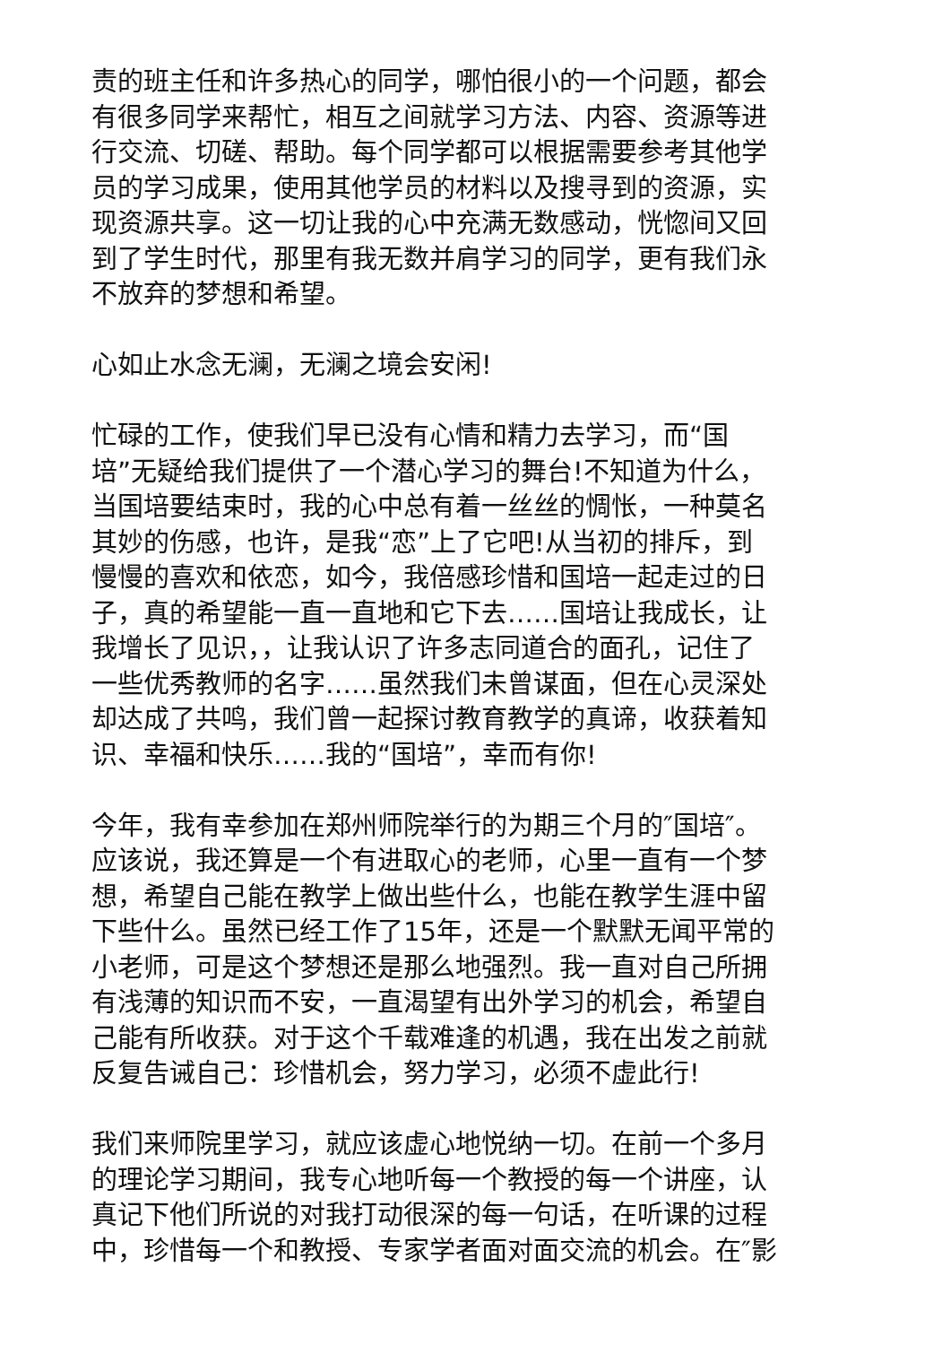责的班主任和许多热心的同学，哪怕很小的一个问题，都会
有很多同学来帮忙，相互之间就学习方法、内容、资源等进
行交流、切磋、帮助。每个同学都可以根据需要参考其他学
员的学习成果，使用其他学员的材料以及搜寻到的资源，实
现资源共享。这一切让我的心中充满无数感动，恍惚间又回
到了学生时代，那里有我无数并肩学习的同学，更有我们永
不放弃的梦想和希望。
心如止水念无澜，无澜之境会安闲!
忙碌的工作，使我们早已没有心情和精力去学习，而“国
培”无疑给我们提供了一个潜心学习的舞台!不知道为什么，
当国培要结束时，我的心中总有着一丝丝的惆怅，一种莫名
其妙的伤感，也许，是我“恋”上了它吧!从当初的排斥，到
慢慢的喜欢和依恋，如今，我倍感珍惜和国培一起走过的日
子，真的希望能一直一直地和它下去……国培让我成长，让
我增长了见识，，让我认识了许多志同道合的面孔，记住了
一些优秀教师的名字……虽然我们未曾谋面，但在心灵深处
却达成了共鸣，我们曾一起探讨教育教学的真谛，收获着知
识、幸福和快乐……我的“国培”，幸而有你!
今年，我有幸参加在郑州师院举行的为期三个月的″国培″。
应该说，我还算是一个有进取心的老师，心里一直有一个梦
想，希望自己能在教学上做出些什么，也能在教学生涯中留
下些什么。虽然已经工作了15年，还是一个默默无闻平常的
小老师，可是这个梦想还是那么地强烈。我一直对自己所拥
有浅薄的知识而不安，一直渴望有出外学习的机会，希望自
己能有所收获。对于这个千载难逢的机遇，我在出发之前就
反复告诫自己：珍惜机会，努力学习，必须不虚此行!
我们来师院里学习，就应该虚心地悦纳一切。在前一个多月
的理论学习期间，我专心地听每一个教授的每一个讲座，认
真记下他们所说的对我打动很深的每一句话，在听课的过程
中，珍惜每一个和教授、专家学者面对面交流的机会。在″影